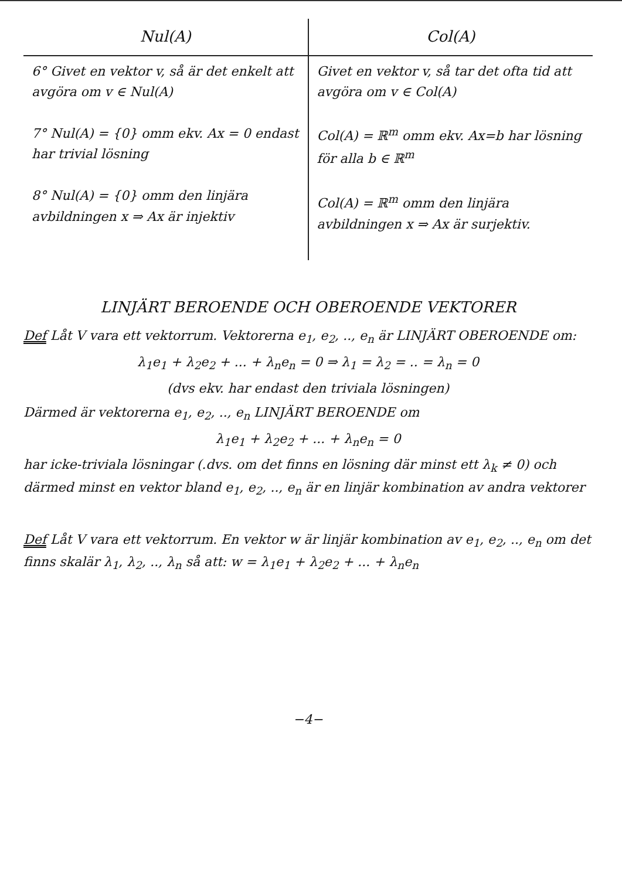| Nul(A) | Col(A) |
| --- | --- |
| 6° Givet en vektor v, så är det enkelt att avgöra om v ∈ Nul(A) 7° Nul(A) = {0} omm ekv. Ax = 0 endast har trivial lösning 8° Nul(A) = {0} omm den linjära avbildningen x ⇒ Ax är injektiv | Givet en vektor v, så tar det ofta tid att avgöra om v ∈ Col(A) Col(A) = ℝ<sup>m</sup> omm ekv. Ax=b har lösning för alla b ∈ ℝ<sup>m</sup> Col(A) = ℝ<sup>m</sup> omm den linjära avbildningen x ⇒ Ax är surjektiv. |
LINJÄRT BEROENDE OCH OBEROENDE VEKTORER
Def Låt V vara ett vektorrum. Vektorerna e<sub>1</sub>, e<sub>2</sub>, .., e<sub>n</sub> är LINJÄRT OBEROENDE om:
λ<sub>1</sub>e<sub>1</sub> + λ<sub>2</sub>e<sub>2</sub> + ... + λ<sub>n</sub>e<sub>n</sub> = 0 ⇒ λ<sub>1</sub> = λ<sub>2</sub> = .. = λ<sub>n</sub> = 0
(dvs ekv. har endast den triviala lösningen)
Därmed är vektorerna e<sub>1</sub>, e<sub>2</sub>, .., e<sub>n</sub> LINJÄRT BEROENDE om
λ<sub>1</sub>e<sub>1</sub> + λ<sub>2</sub>e<sub>2</sub> + ... + λ<sub>n</sub>e<sub>n</sub> = 0
har icke-triviala lösningar (.dvs. om det finns en lösning där minst ett λ<sub>k</sub> ≠ 0) och därmed minst en vektor bland e<sub>1</sub>, e<sub>2</sub>, .., e<sub>n</sub> är en linjär kombination av andra vektorer
Def Låt V vara ett vektorrum. En vektor w är linjär kombination av e<sub>1</sub>, e<sub>2</sub>, .., e<sub>n</sub> om det finns skalär λ<sub>1</sub>, λ<sub>2</sub>, .., λ<sub>n</sub> så att: w = λ<sub>1</sub>e<sub>1</sub> + λ<sub>2</sub>e<sub>2</sub> + ... + λ<sub>n</sub>e<sub>n</sub>
−4−